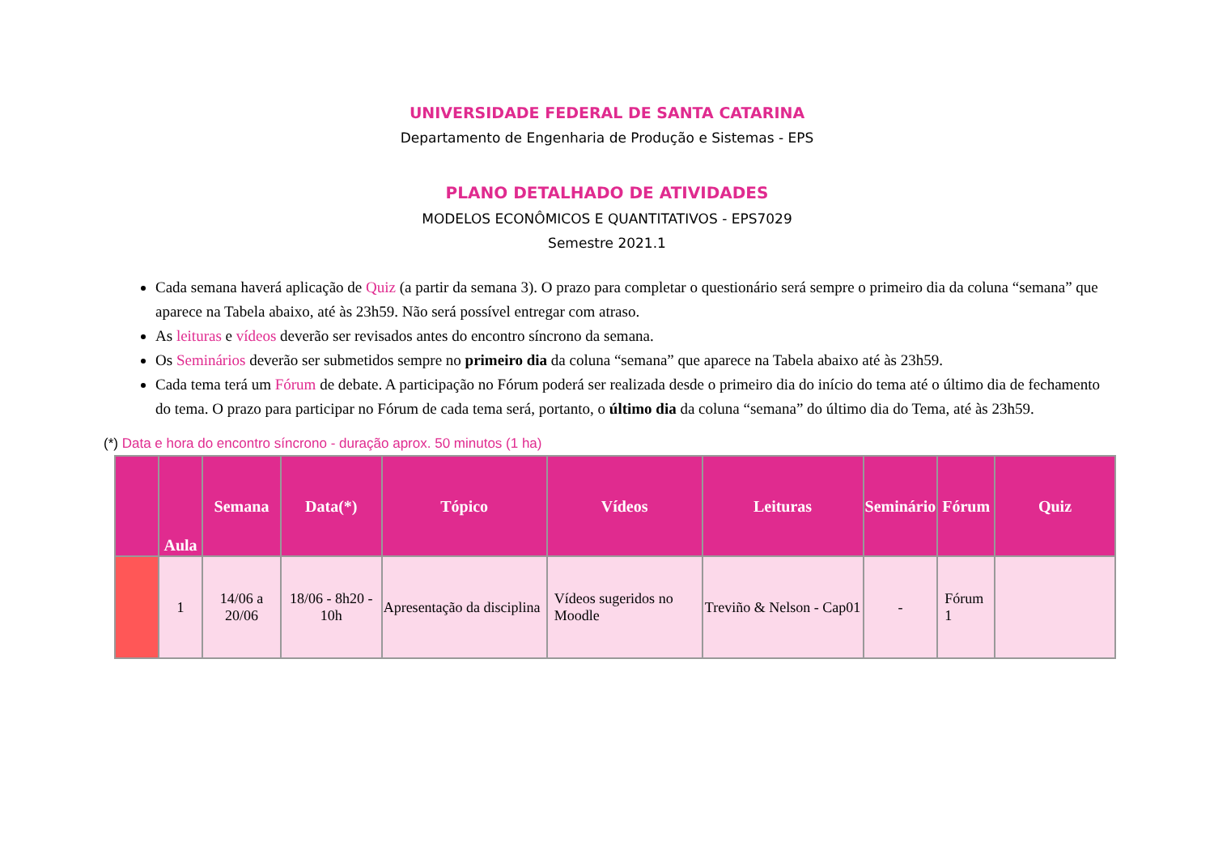UNIVERSIDADE FEDERAL DE SANTA CATARINA
Departamento de Engenharia de Produção e Sistemas - EPS
PLANO DETALHADO DE ATIVIDADES
MODELOS ECONÔMICOS E QUANTITATIVOS - EPS7029
Semestre 2021.1
Cada semana haverá aplicação de Quiz (a partir da semana 3). O prazo para completar o questionário será sempre o primeiro dia da coluna “semana” que aparece na Tabela abaixo, até às 23h59. Não será possível entregar com atraso.
As leituras e vídeos deverão ser revisados antes do encontro síncrono da semana.
Os Seminários deverão ser submetidos sempre no primeiro dia da coluna “semana” que aparece na Tabela abaixo até às 23h59.
Cada tema terá um Fórum de debate. A participação no Fórum poderá ser realizada desde o primeiro dia do início do tema até o último dia de fechamento do tema. O prazo para participar no Fórum de cada tema será, portanto, o último dia da coluna “semana” do último dia do Tema, até às 23h59.
(*) Data e hora do encontro síncrono - duração aprox. 50 minutos (1 ha)
| | Aula | Semana | Data(*) | Tópico | Vídeos | Leituras | Seminário | Fórum | Quiz |
| --- | --- | --- | --- | --- | --- | --- | --- | --- | --- |
| | 1 | 14/06 a 20/06 | 18/06 - 8h20 - 10h | Apresentação da disciplina | Vídeos sugeridos no Moodle | Treviño & Nelson - Cap01 | - | Fórum 1 | |